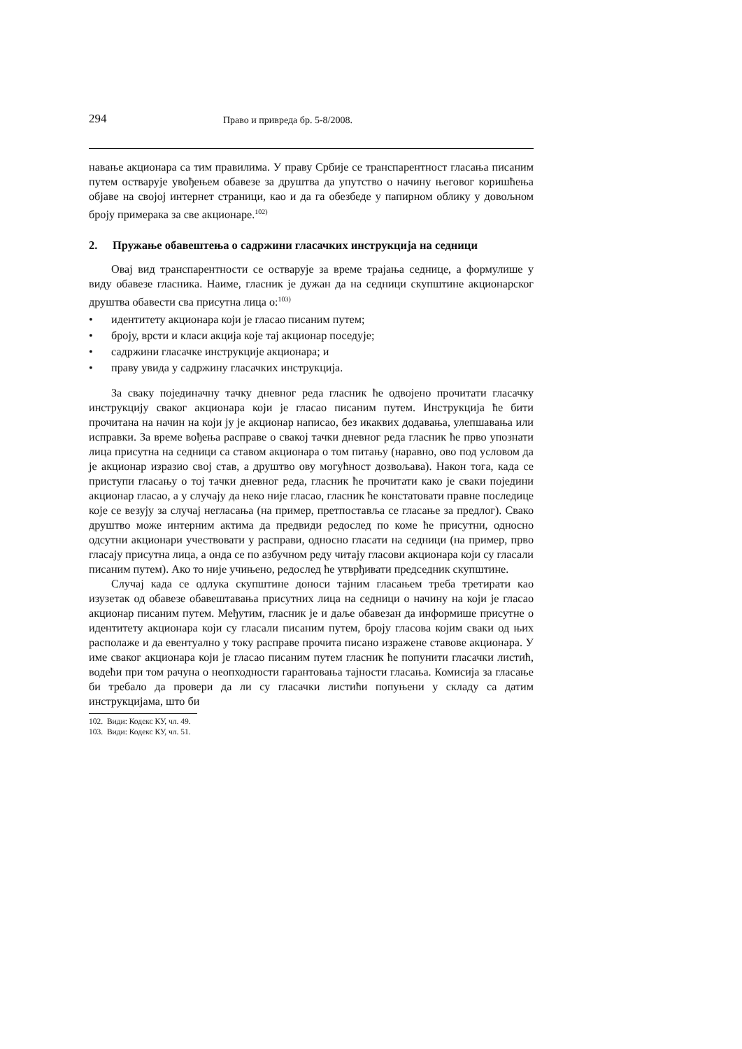294 Право и привреда бр. 5-8/2008.
навање акционара са тим правилима. У праву Србије се транспарентност гласања писаним путем остварује увођењем обавезе за друштва да упутство о начину његовог коришћења објаве на својој интернет страници, као и да га обезбеде у папирном облику у довољном броју примерака за све акционаре.<sup>102)</sup>
2. Пружање обавештења о садржини гласачких инструкција на седници
Овај вид транспарентности се остварује за време трајања седнице, а формулише у виду обавезе гласника. Наиме, гласник је дужан да на седници скупштине акционарског друштва обавести сва присутна лица о:<sup>103)</sup>
• идентитету акционара који је гласао писаним путем;
• броју, врсти и класи акција које тај акционар поседује;
• садржини гласачке инструкције акционара; и
• праву увида у садржину гласачких инструкција.
За сваку појединачну тачку дневног реда гласник ће одвојено прочитати гласачку инструкцију сваког акционара који је гласао писаним путем. Инструкција ће бити прочитана на начин на који ју је акционар написао, без икаквих додавања, улепшавања или исправки. За време вођења расправе о свакој тачки дневног реда гласник ће прво упознати лица присутна на седници са ставом акционара о том питању (наравно, ово под условом да је акционар изразио свој став, а друштво ову могућност дозвољава). Након тога, када се приступи гласању о тој тачки дневног реда, гласник ће прочитати како је сваки поједини акционар гласао, а у случају да неко није гласао, гласник ће констатовати правне последице које се везују за случај негласања (на пример, претпоставља се гласање за предлог). Свако друштво може интерним актима да предвиди редослед по коме ће присутни, односно одсутни акционари учествовати у расправи, односно гласати на седници (на пример, прво гласају присутна лица, а онда се по азбучном реду читају гласови акционара који су гласали писаним путем). Ако то није учињено, редослед ће утврђивати председник скупштине.
Случај када се одлука скупштине доноси тајним гласањем треба третирати као изузетак од обавезе обавештавања присутних лица на седници о начину на који је гласао акционар писаним путем. Међутим, гласник је и даље обавезан да информише присутне о идентитету акционара који су гласали писаним путем, броју гласова којим сваки од њих располаже и да евентуално у току расправе прочита писано изражене ставове акционара. У име сваког акционара који је гласао писаним путем гласник ће попунити гласачки листић, водећи при том рачуна о неопходности гарантовања тајности гласања. Комисија за гласање би требало да провери да ли су гласачки листићи попуњени у складу са датим инструкцијама, што би
102. Види: Кодекс КУ, чл. 49.
103. Види: Кодекс КУ, чл. 51.